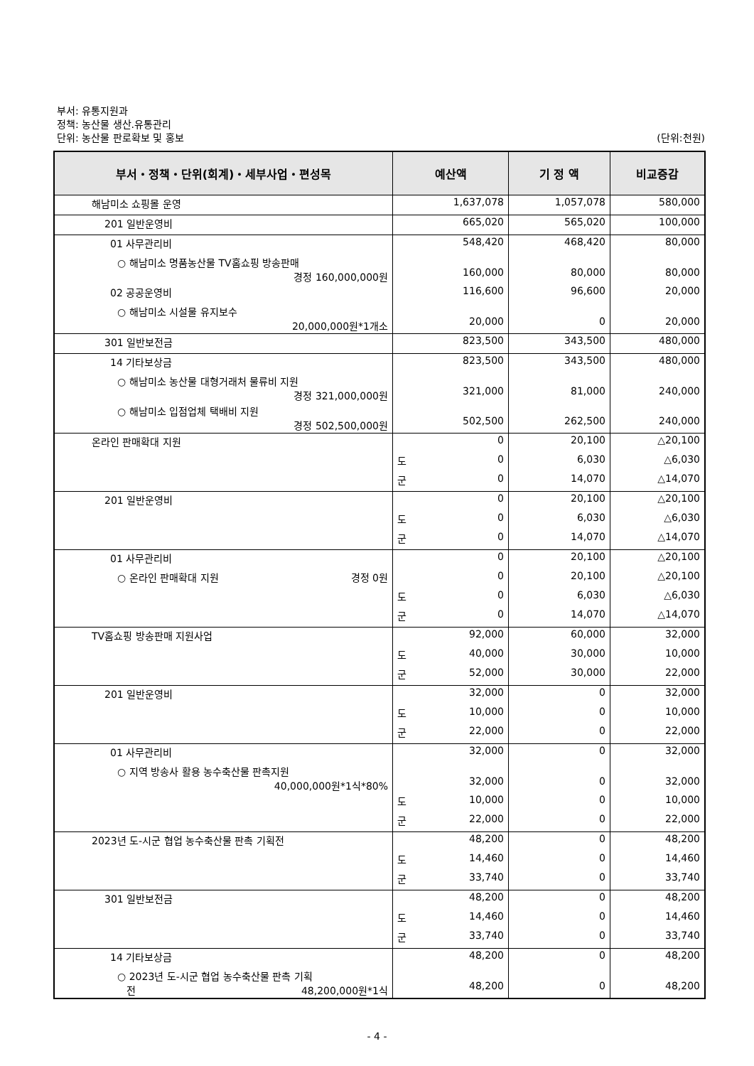부서: 유통지원과
정책: 농산물 생산.유통관리
단위: 농산물 판로확보 및 홍보
(단위:천원)
| 부서・정책・단위(회계)・세부사업・편성목 | 예산액 | 기 정 액 | 비교증감 |
| --- | --- | --- | --- |
| 해남미소 쇼핑몰 운영 | 1,637,078 | 1,057,078 | 580,000 |
| 201 일반운영비 | 665,020 | 565,020 | 100,000 |
| 01 사무관리비 | 548,420 | 468,420 | 80,000 |
| ○ 해남미소 명품농산물 TV홈쇼핑 방송판매 경정 160,000,000원 | 160,000 | 80,000 | 80,000 |
| 02 공공운영비 | 116,600 | 96,600 | 20,000 |
| ○ 해남미소 시설물 유지보수 20,000,000원*1개소 | 20,000 | 0 | 20,000 |
| 301 일반보전금 | 823,500 | 343,500 | 480,000 |
| 14 기타보상금 | 823,500 | 343,500 | 480,000 |
| ○ 해남미소 농산물 대형거래처 물류비 지원 경정 321,000,000원 | 321,000 | 81,000 | 240,000 |
| ○ 해남미소 입점업체 택배비 지원 경정 502,500,000원 | 502,500 | 262,500 | 240,000 |
| 온라인 판매확대 지원 | 0 | 20,100 | △20,100 |
| | 도 0 | 6,030 | △6,030 |
| | 군 0 | 14,070 | △14,070 |
| 201 일반운영비 | 0 | 20,100 | △20,100 |
| | 도 0 | 6,030 | △6,030 |
| | 군 0 | 14,070 | △14,070 |
| 01 사무관리비 | 0 | 20,100 | △20,100 |
| ○ 온라인 판매확대 지원 경정 0원 | 0 | 20,100 | △20,100 |
| | 도 0 | 6,030 | △6,030 |
| | 군 0 | 14,070 | △14,070 |
| TV홈쇼핑 방송판매 지원사업 | 92,000 | 60,000 | 32,000 |
| | 도 40,000 | 30,000 | 10,000 |
| | 군 52,000 | 30,000 | 22,000 |
| 201 일반운영비 | 32,000 | 0 | 32,000 |
| | 도 10,000 | 0 | 10,000 |
| | 군 22,000 | 0 | 22,000 |
| 01 사무관리비 | 32,000 | 0 | 32,000 |
| ○ 지역 방송사 활용 농수축산물 판촉지원 40,000,000원*1식*80% | 32,000 | 0 | 32,000 |
| | 도 10,000 | 0 | 10,000 |
| | 군 22,000 | 0 | 22,000 |
| 2023년 도-시군 협업 농수축산물 판촉 기획전 | 48,200 | 0 | 48,200 |
| | 도 14,460 | 0 | 14,460 |
| | 군 33,740 | 0 | 33,740 |
| 301 일반보전금 | 48,200 | 0 | 48,200 |
| | 도 14,460 | 0 | 14,460 |
| | 군 33,740 | 0 | 33,740 |
| 14 기타보상금 | 48,200 | 0 | 48,200 |
| ○ 2023년 도-시군 협업 농수축산물 판촉 기획 전 48,200,000원*1식 | 48,200 | 0 | 48,200 |
- 4 -